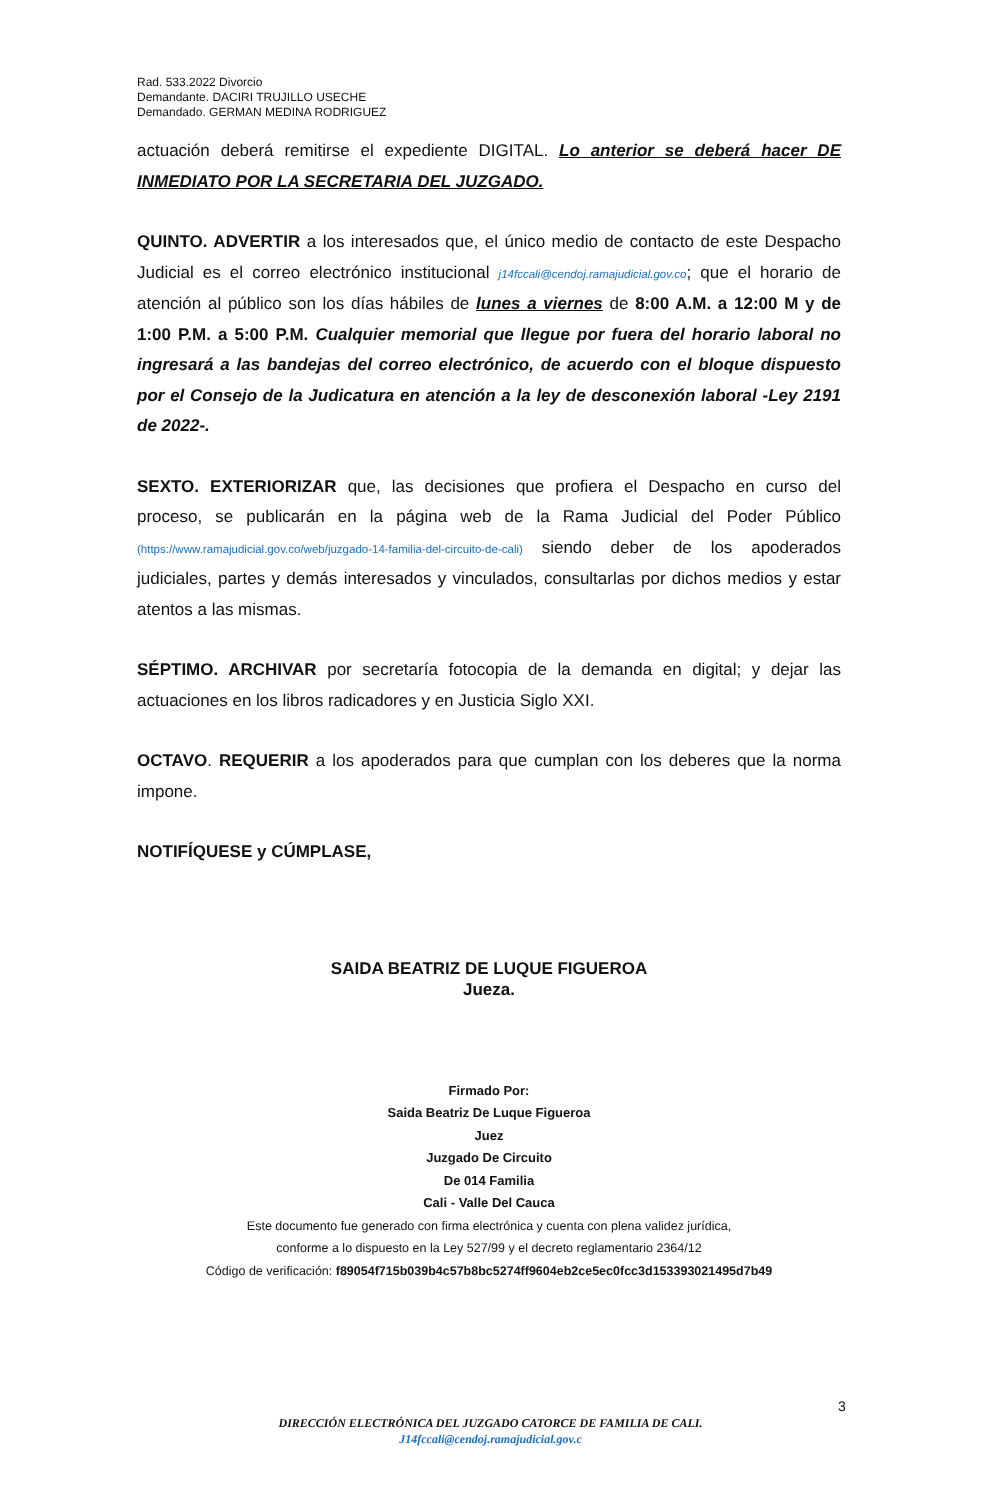Rad. 533.2022 Divorcio
Demandante. DACIRI TRUJILLO USECHE
Demandado. GERMAN MEDINA RODRIGUEZ
actuación deberá remitirse el expediente DIGITAL. Lo anterior se deberá hacer DE INMEDIATO POR LA SECRETARIA DEL JUZGADO.
QUINTO. ADVERTIR a los interesados que, el único medio de contacto de este Despacho Judicial es el correo electrónico institucional j14fccali@cendoj.ramajudicial.gov.co; que el horario de atención al público son los días hábiles de lunes a viernes de 8:00 A.M. a 12:00 M y de 1:00 P.M. a 5:00 P.M. Cualquier memorial que llegue por fuera del horario laboral no ingresará a las bandejas del correo electrónico, de acuerdo con el bloque dispuesto por el Consejo de la Judicatura en atención a la ley de desconexión laboral -Ley 2191 de 2022-.
SEXTO. EXTERIORIZAR que, las decisiones que profiera el Despacho en curso del proceso, se publicarán en la página web de la Rama Judicial del Poder Público (https://www.ramajudicial.gov.co/web/juzgado-14-familia-del-circuito-de-cali) siendo deber de los apoderados judiciales, partes y demás interesados y vinculados, consultarlas por dichos medios y estar atentos a las mismas.
SÉPTIMO. ARCHIVAR por secretaría fotocopia de la demanda en digital; y dejar las actuaciones en los libros radicadores y en Justicia Siglo XXI.
OCTAVO. REQUERIR a los apoderados para que cumplan con los deberes que la norma impone.
NOTIFÍQUESE y CÚMPLASE,
SAIDA BEATRIZ DE LUQUE FIGUEROA
Jueza.
Firmado Por:
Saida Beatriz De Luque Figueroa
Juez
Juzgado De Circuito
De 014 Familia
Cali - Valle Del Cauca
Este documento fue generado con firma electrónica y cuenta con plena validez jurídica,
conforme a lo dispuesto en la Ley 527/99 y el decreto reglamentario 2364/12
Código de verificación: f89054f715b039b4c57b8bc5274ff9604eb2ce5ec0fcc3d153393021495d7b49
3
DIRECCIÓN ELECTRÓNICA DEL JUZGADO CATORCE DE FAMILIA DE CALI.
J14fccali@cendoj.ramajudicial.gov.c